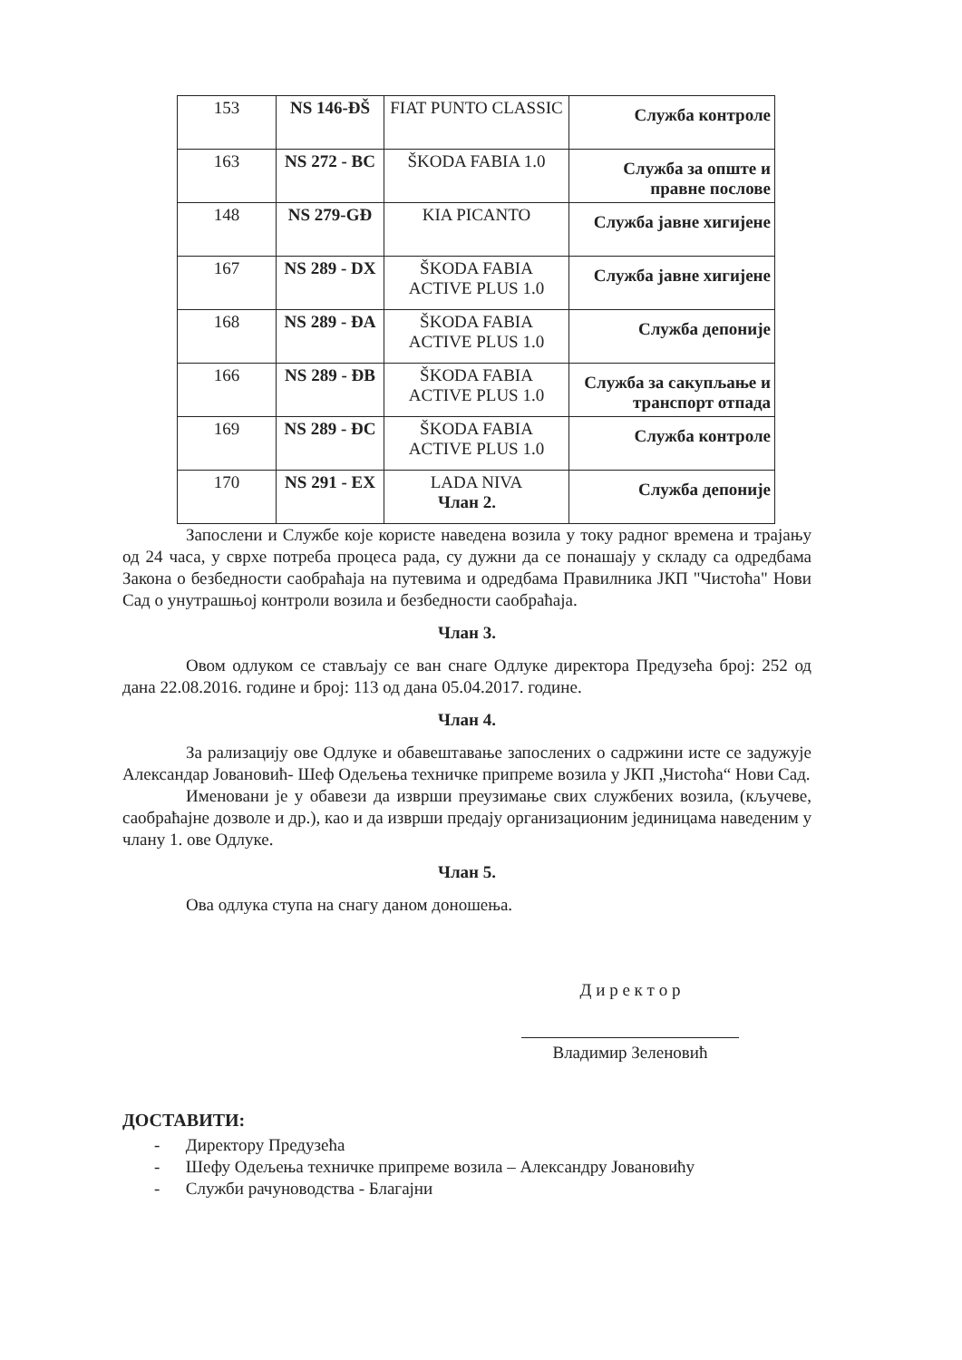| 153 | NS 146-ĐŠ | FIAT PUNTO CLASSIC | Служба контроле |
| 163 | NS 272 - BC | ŠKODA FABIA 1.0 | Служба за опште и правне послове |
| 148 | NS 279-GĐ | KIA PICANTO | Служба јавне хигијене |
| 167 | NS 289 - DX | ŠKODA FABIA ACTIVE PLUS 1.0 | Служба јавне хигијене |
| 168 | NS 289 - ĐA | ŠKODA FABIA ACTIVE PLUS 1.0 | Служба депоније |
| 166 | NS 289 - ĐB | ŠKODA FABIA ACTIVE PLUS 1.0 | Служба за сакупљање и транспорт отпада |
| 169 | NS 289 - ĐC | ŠKODA FABIA ACTIVE PLUS 1.0 | Служба контроле |
| 170 | NS 291 - EX | LADA NIVA | Служба депоније |
Члан 2.
Запослени и Службе које користе наведена возила у току радног времена и трајању од 24 часа, у сврхе потреба процеса рада, су дужни да се понашају у складу са одредбама Закона о безбедности саобраћаја на путевима и одредбама Правилника ЈКП "Чистоћа" Нови Сад о унутрашњој контроли возила и безбедности саобраћаја.
Члан 3.
Овом одлуком се стављају се ван снаге Одлуке директора Предузећа број: 252 од дана 22.08.2016. године и број: 113 од дана 05.04.2017. године.
Члан 4.
За рализацију ове Одлуке и обавештавање запослених о садржини исте се задужује Александар Јовановић- Шеф Одељења техничке припреме возила у ЈКП „Чистоћа“ Нови Сад.
Именовани је у обавези да изврши преузимање свих службених возила, (кључеве, саобраћајне дозволе и др.), као и да изврши предају организационим јединицама наведеним у члану 1. ове Одлуке.
Члан 5.
Ова одлука ступа на снагу даном доношења.
Д и р е к т о р
Владимир Зеленовић
ДОСТАВИТИ:
- Директору Предузећа
- Шефу Одељења техничке припреме возила – Александру Јовановићу
- Служби рачуноводства - Благајни